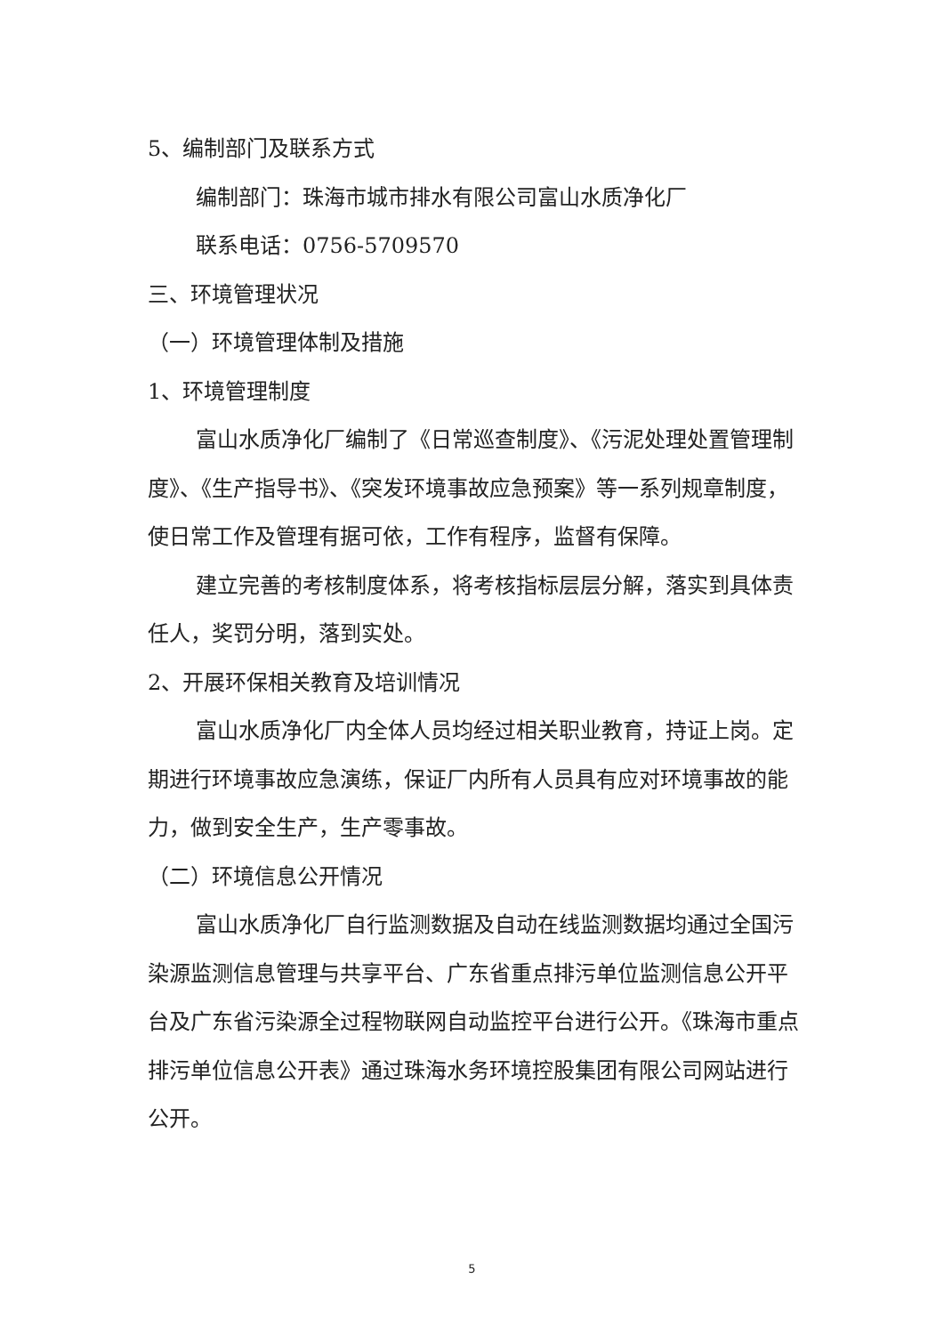5、编制部门及联系方式
编制部门：珠海市城市排水有限公司富山水质净化厂
联系电话：0756-5709570
三、环境管理状况
（一）环境管理体制及措施
1、环境管理制度
富山水质净化厂编制了《日常巡查制度》、《污泥处理处置管理制度》、《生产指导书》、《突发环境事故应急预案》等一系列规章制度，使日常工作及管理有据可依，工作有程序，监督有保障。
建立完善的考核制度体系，将考核指标层层分解，落实到具体责任人，奖罚分明，落到实处。
2、开展环保相关教育及培训情况
富山水质净化厂内全体人员均经过相关职业教育，持证上岗。定期进行环境事故应急演练，保证厂内所有人员具有应对环境事故的能力，做到安全生产，生产零事故。
（二）环境信息公开情况
富山水质净化厂自行监测数据及自动在线监测数据均通过全国污染源监测信息管理与共享平台、广东省重点排污单位监测信息公开平台及广东省污染源全过程物联网自动监控平台进行公开。《珠海市重点排污单位信息公开表》通过珠海水务环境控股集团有限公司网站进行公开。
5